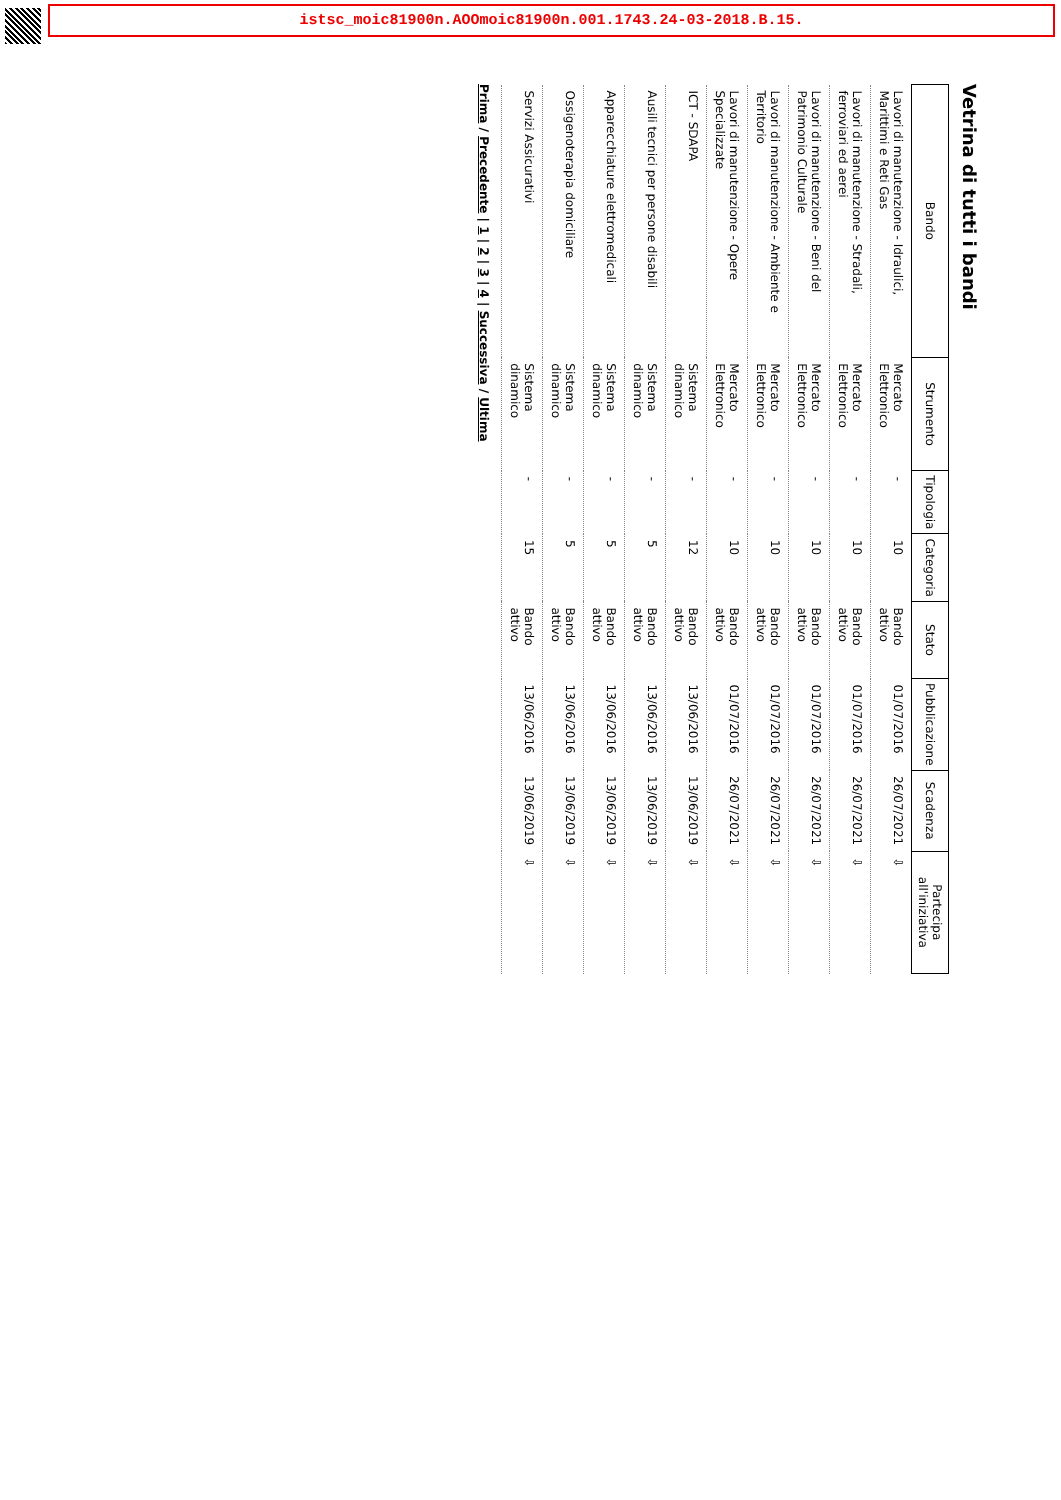istsc_moic81900n.AOOmoic81900n.001.1743.24-03-2018.B.15.
Vetrina di tutti i bandi
| Bando | Strumento | Tipologia | Categoria | Stato | Pubblicazione | Scadenza | Partecipa all'iniziativa |
| --- | --- | --- | --- | --- | --- | --- | --- |
| Lavori di manutenzione - Idraulici, Marittimi e Reti Gas | Mercato Elettronico | - | 10 | Bando attivo | 01/07/2016 | 26/07/2021 | ⇩ |
| Lavori di manutenzione - Stradali, ferroviari ed aerei | Mercato Elettronico | - | 10 | Bando attivo | 01/07/2016 | 26/07/2021 | ⇩ |
| Lavori di manutenzione - Beni del Patrimonio Culturale | Mercato Elettronico | - | 10 | Bando attivo | 01/07/2016 | 26/07/2021 | ⇩ |
| Lavori di manutenzione - Ambiente e Territorio | Mercato Elettronico | - | 10 | Bando attivo | 01/07/2016 | 26/07/2021 | ⇩ |
| Lavori di manutenzione - Opere Specializzate | Mercato Elettronico | - | 10 | Bando attivo | 01/07/2016 | 26/07/2021 | ⇩ |
| ICT - SDAPA | Sistema dinamico | - | 12 | Bando attivo | 13/06/2016 | 13/06/2019 | ⇩ |
| Ausili tecnici per persone disabili | Sistema dinamico | - | 5 | Bando attivo | 13/06/2016 | 13/06/2019 | ⇩ |
| Apparecchiature elettromedicali | Sistema dinamico | - | 5 | Bando attivo | 13/06/2016 | 13/06/2019 | ⇩ |
| Ossigenoterapia domiciliare | Sistema dinamico | - | 5 | Bando attivo | 13/06/2016 | 13/06/2019 | ⇩ |
| Servizi Assicurativi | Sistema dinamico | - | 15 | Bando attivo | 13/06/2016 | 13/06/2019 | ⇩ |
Prima / Precedente | 1 | 2 | 3 | 4 | Successiva / Ultima